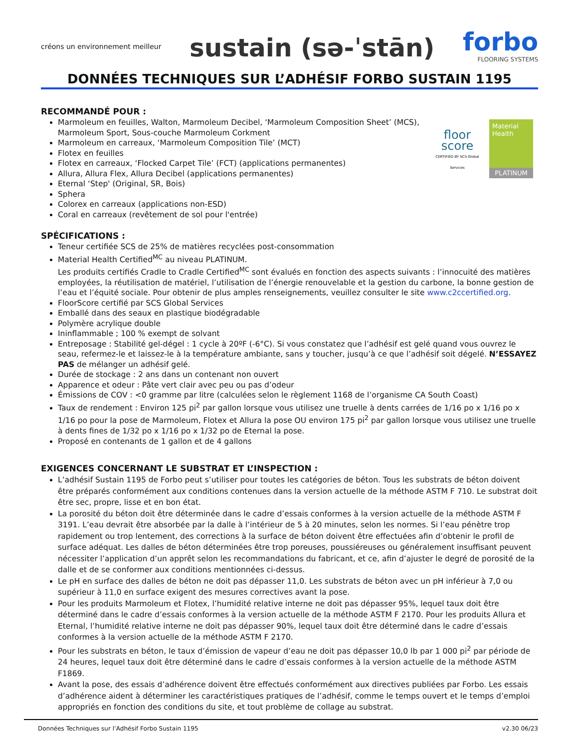créons un environnement meilleur
sustain (sə-ˈstān)
forbo
FLOORING SYSTEMS
DONNÉES TECHNIQUES SUR L’ADHÉSIF FORBO SUSTAIN 1195
floor
score
CERTIFIED BY SCS Global Services
Material
Health
PLATINUM
RECOMMANDÉ POUR :
Marmoleum en feuilles, Walton, Marmoleum Decibel, ‘Marmoleum Composition Sheet’ (MCS), Marmoleum Sport, Sous-couche Marmoleum Corkment
Marmoleum en carreaux, ‘Marmoleum Composition Tile’ (MCT)
Flotex en feuilles
Flotex en carreaux, ‘Flocked Carpet Tile’ (FCT) (applications permanentes)
Allura, Allura Flex, Allura Decibel (applications permanentes)
Eternal ‘Step' (Original, SR, Bois)
Sphera
Colorex en carreaux (applications non-ESD)
Coral en carreaux (revêtement de sol pour l'entrée)
SPÉCIFICATIONS :
Teneur certifiée SCS de 25% de matières recyclées post-consommation
Material Health Certified<sup>MC</sup> au niveau PLATINUM.
Les produits certifiés Cradle to Cradle Certified<sup>MC</sup> sont évalués en fonction des aspects suivants : l’innocuité des matières employées, la réutilisation de matériel, l’utilisation de l’énergie renouvelable et la gestion du carbone, la bonne gestion de l’eau et l’équité sociale. Pour obtenir de plus amples renseignements, veuillez consulter le site www.c2ccertified.org.
FloorScore certifié par SCS Global Services
Emballé dans des seaux en plastique biodégradable
Polymère acrylique double
Ininflammable ; 100 % exempt de solvant
Entreposage : Stabilité gel-dégel : 1 cycle à 20ºF (-6°C). Si vous constatez que l’adhésif est gelé quand vous ouvrez le seau, refermez-le et laissez-le à la température ambiante, sans y toucher, jusqu’à ce que l’adhésif soit dégelé. N’ESSAYEZ PAS de mélanger un adhésif gelé.
Durée de stockage : 2 ans dans un contenant non ouvert
Apparence et odeur : Pâte vert clair avec peu ou pas d’odeur
Émissions de COV : <0 gramme par litre (calculées selon le règlement 1168 de l’organisme CA South Coast)
Taux de rendement : Environ 125 pi<sup>2</sup> par gallon lorsque vous utilisez une truelle à dents carrées de 1/16 po x 1/16 po x 1/16 po pour la pose de Marmoleum, Flotex et Allura la pose OU environ 175 pi<sup>2</sup> par gallon lorsque vous utilisez une truelle à dents fines de 1/32 po x 1/16 po x 1/32 po de Eternal la pose.
Proposé en contenants de 1 gallon et de 4 gallons
EXIGENCES CONCERNANT LE SUBSTRAT ET L’INSPECTION :
L’adhésif Sustain 1195 de Forbo peut s’utiliser pour toutes les catégories de béton. Tous les substrats de béton doivent être préparés conformément aux conditions contenues dans la version actuelle de la méthode ASTM F 710. Le substrat doit être sec, propre, lisse et en bon état.
La porosité du béton doit être déterminée dans le cadre d’essais conformes à la version actuelle de la méthode ASTM F 3191. L’eau devrait être absorbée par la dalle à l’intérieur de 5 à 20 minutes, selon les normes. Si l’eau pénètre trop rapidement ou trop lentement, des corrections à la surface de béton doivent être effectuées afin d’obtenir le profil de surface adéquat. Les dalles de béton déterminées être trop poreuses, poussiéreuses ou généralement insuffisant peuvent nécessiter l’application d’un apprêt selon les recommandations du fabricant, et ce, afin d’ajuster le degré de porosité de la dalle et de se conformer aux conditions mentionnées ci-dessus.
Le pH en surface des dalles de béton ne doit pas dépasser 11,0. Les substrats de béton avec un pH inférieur à 7,0 ou supérieur à 11,0 en surface exigent des mesures correctives avant la pose.
Pour les produits Marmoleum et Flotex, l’humidité relative interne ne doit pas dépasser 95%, lequel taux doit être déterminé dans le cadre d’essais conformes à la version actuelle de la méthode ASTM F 2170. Pour les produits Allura et Eternal, l’humidité relative interne ne doit pas dépasser 90%, lequel taux doit être déterminé dans le cadre d’essais conformes à la version actuelle de la méthode ASTM F 2170.
Pour les substrats en béton, le taux d’émission de vapeur d’eau ne doit pas dépasser 10,0 lb par 1 000 pi<sup>2</sup> par période de 24 heures, lequel taux doit être déterminé dans le cadre d’essais conformes à la version actuelle de la méthode ASTM F1869.
Avant la pose, des essais d’adhérence doivent être effectués conformément aux directives publiées par Forbo. Les essais d’adhérence aident à déterminer les caractéristiques pratiques de l’adhésif, comme le temps ouvert et le temps d’emploi appropriés en fonction des conditions du site, et tout problème de collage au substrat.
Données Techniques sur l’Adhésif Forbo Sustain 1195 v2.30 06/23